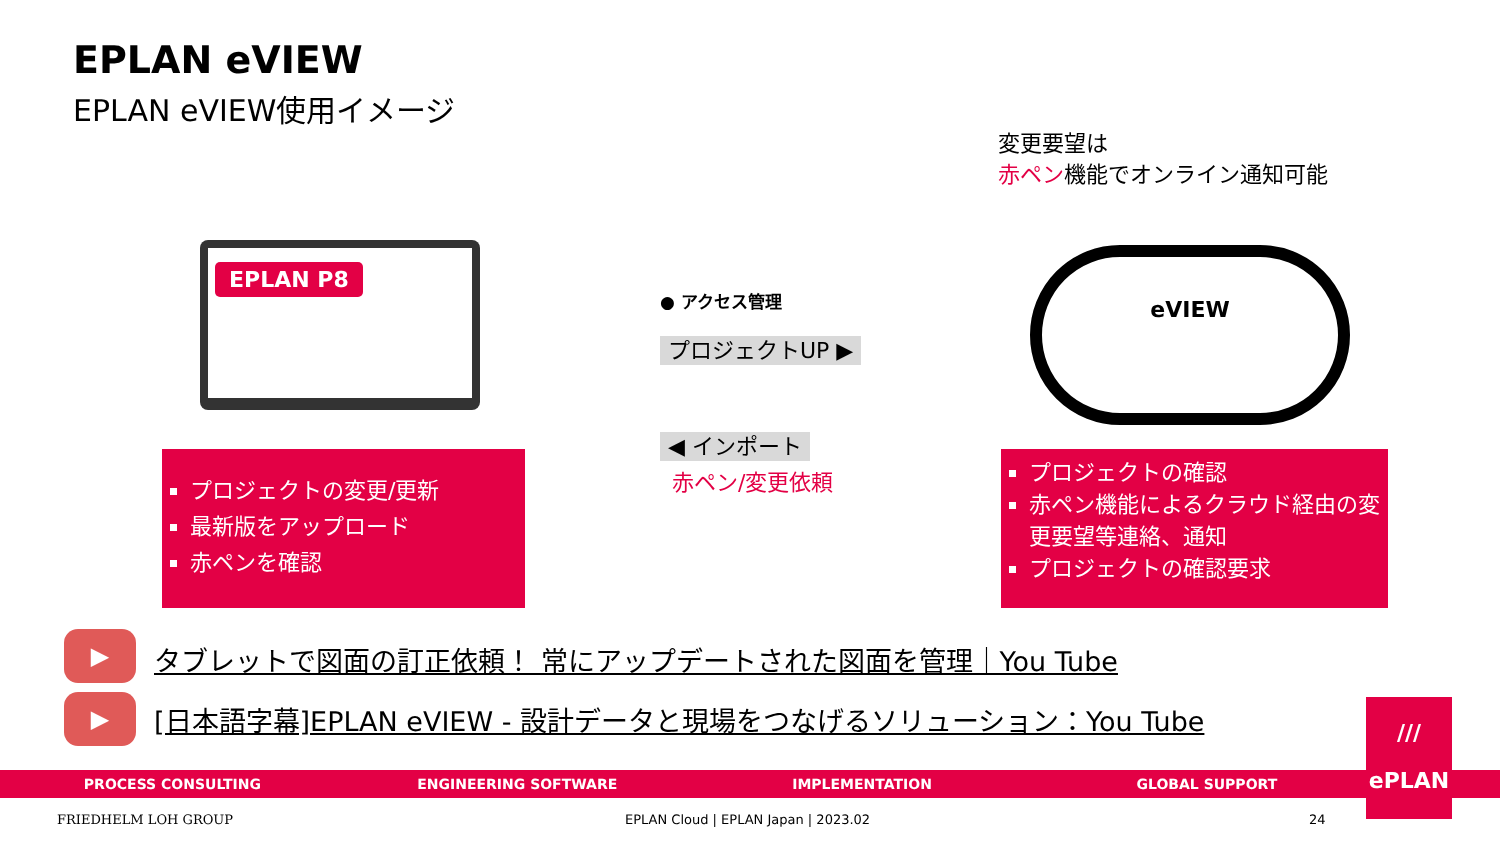EPLAN eVIEW
EPLAN eVIEW使用イメージ
変更要望は
赤ペン機能でオンライン通知可能
EPLAN P8
● アクセス管理
プロジェクトUP ▶
◀ インポート
赤ペン/変更依頼
eVIEW
プロジェクトの変更/更新
最新版をアップロード
赤ペンを確認
プロジェクトの確認
赤ペン機能によるクラウド経由の変更要望等連絡、通知
プロジェクトの確認要求
▶
タブレットで図面の訂正依頼！ 常にアップデートされた図面を管理｜You Tube
▶
[日本語字幕]EPLAN eVIEW - 設計データと現場をつなげるソリューション：You Tube
PROCESS CONSULTING ENGINEERING SOFTWARE IMPLEMENTATION GLOBAL SUPPORT
///
ePLAN
FRIEDHELM LOH GROUP
EPLAN Cloud | EPLAN Japan | 2023.02
24